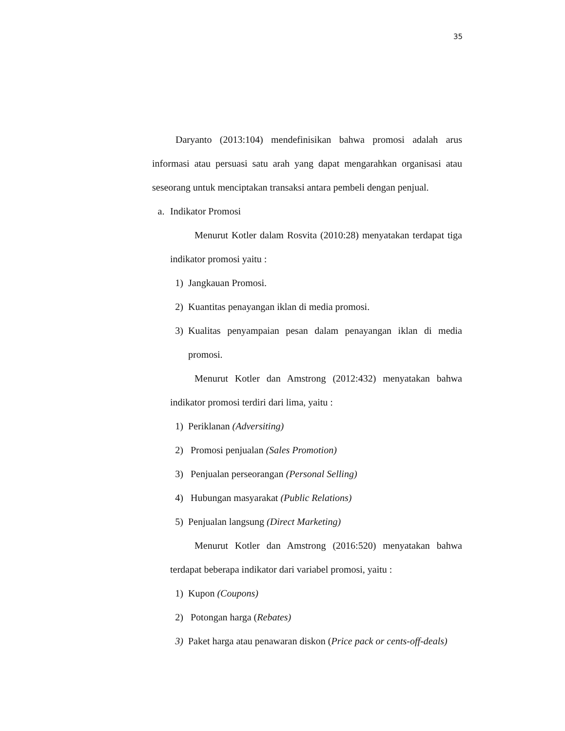35
Daryanto (2013:104) mendefinisikan bahwa promosi adalah arus informasi atau persuasi satu arah yang dapat mengarahkan organisasi atau seseorang untuk menciptakan transaksi antara pembeli dengan penjual.
a. Indikator Promosi
Menurut Kotler dalam Rosvita (2010:28) menyatakan terdapat tiga indikator promosi yaitu :
1) Jangkauan Promosi.
2) Kuantitas penayangan iklan di media promosi.
3) Kualitas penyampaian pesan dalam penayangan iklan di media promosi.
Menurut Kotler dan Amstrong (2012:432) menyatakan bahwa indikator promosi terdiri dari lima, yaitu :
1) Periklanan (Adversiting)
2) Promosi penjualan (Sales Promotion)
3) Penjualan perseorangan (Personal Selling)
4) Hubungan masyarakat (Public Relations)
5) Penjualan langsung (Direct Marketing)
Menurut Kotler dan Amstrong (2016:520) menyatakan bahwa terdapat beberapa indikator dari variabel promosi, yaitu :
1) Kupon (Coupons)
2) Potongan harga (Rebates)
3) Paket harga atau penawaran diskon (Price pack or cents-off-deals)